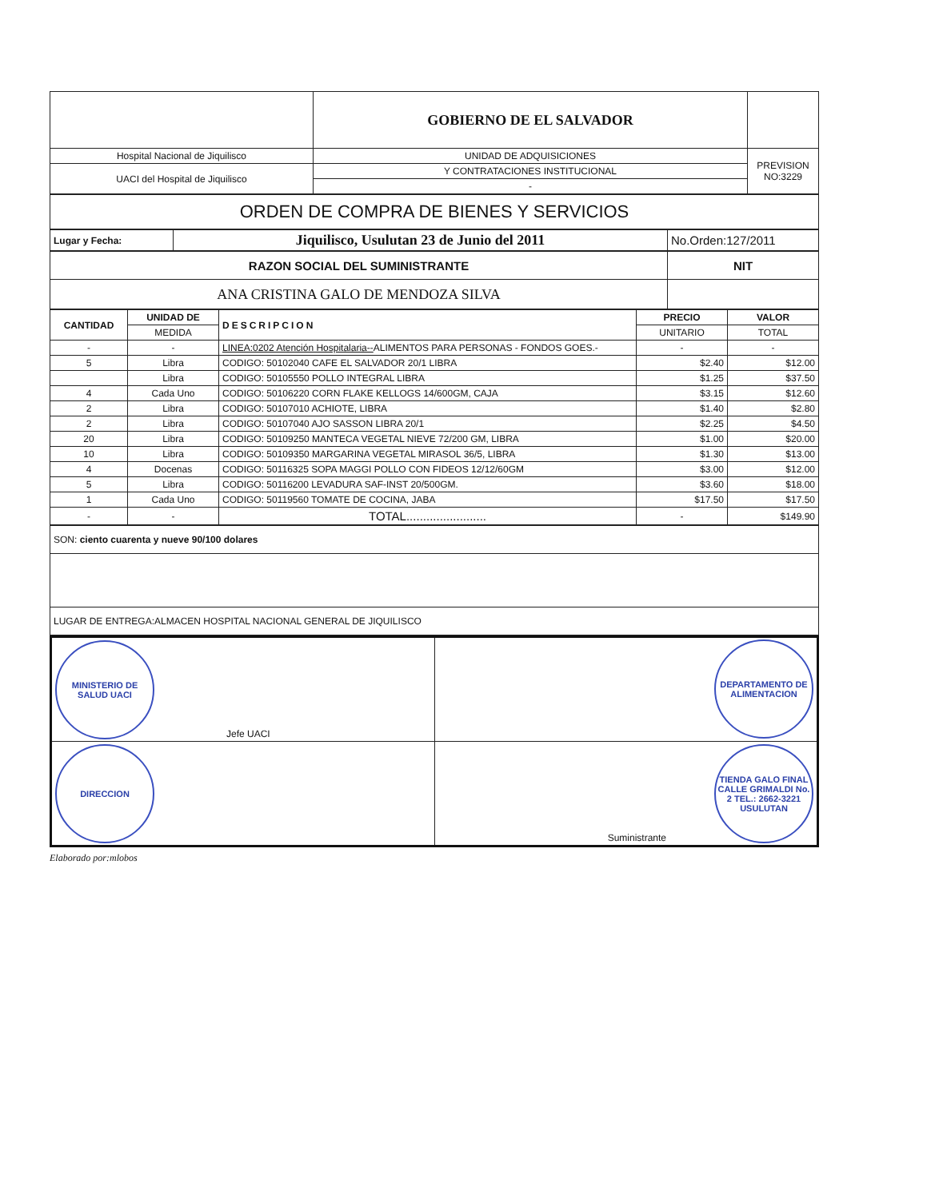| | GOBIERNO DE EL SALVADOR | |
| Hospital Nacional de Jiquilisco | UNIDAD DE ADQUISICIONES | PREVISION NO:3229 |
| UACI del Hospital de Jiquilisco | Y CONTRATACIONES INSTITUCIONAL | |
| | - | |
| ORDEN DE COMPRA DE BIENES Y SERVICIOS |
| Lugar y Fecha: | Jiquilisco, Usulutan 23 de Junio del 2011 | No.Orden:127/2011 |
| RAZON SOCIAL DEL SUMINISTRANTE | NIT |
| ANA CRISTINA GALO DE MENDOZA SILVA | |
| CANTIDAD | UNIDAD DE | DESCRIPCION | PRECIO | VALOR |
| --- | --- | --- | --- | --- |
| | MEDIDA | | UNITARIO | TOTAL |
| - | - | LINEA:0202 Atención Hospitalaria-- ALIMENTOS PARA PERSONAS - FONDOS GOES.- | - | - |
| 5 | Libra | CODIGO: 50102040 CAFE EL SALVADOR 20/1 LIBRA | $2.40 | $12.00 |
| | Libra | CODIGO: 50105550 POLLO INTEGRAL LIBRA | $1.25 | $37.50 |
| 4 | Cada Uno | CODIGO: 50106220 CORN FLAKE KELLOGS 14/600GM, CAJA | $3.15 | $12.60 |
| 2 | Libra | CODIGO: 50107010 ACHIOTE, LIBRA | $1.40 | $2.80 |
| 2 | Libra | CODIGO: 50107040 AJO SASSON LIBRA 20/1 | $2.25 | $4.50 |
| 20 | Libra | CODIGO: 50109250 MANTECA VEGETAL NIEVE 72/200 GM, LIBRA | $1.00 | $20.00 |
| 10 | Libra | CODIGO: 50109350 MARGARINA VEGETAL MIRASOL 36/5, LIBRA | $1.30 | $13.00 |
| 4 | Docenas | CODIGO: 50116325 SOPA MAGGI POLLO CON FIDEOS 12/12/60GM | $3.00 | $12.00 |
| 5 | Libra | CODIGO: 50116200 LEVADURA SAF-INST 20/500GM. | $3.60 | $18.00 |
| 1 | Cada Uno | CODIGO: 50119560 TOMATE DE COCINA, JABA | $17.50 | $17.50 |
| - | - | TOTAL........................ | - | $149.90 |
| SON: ciento cuarenta y nueve 90/100 dolares |
| LUGAR DE ENTREGA:ALMACEN HOSPITAL NACIONAL GENERAL DE JIQUILISCO |
| MINISTERIO DE SALUD UACI Jefe UACI | DEPARTAMENTO DE ALIMENTACION |
| DIRECCION | Suministrante TIENDA GALO FINAL CALLE GRIMALDI No. 2 TEL.: 2662-3221 USULUTAN |
Elaborado por:mlobos